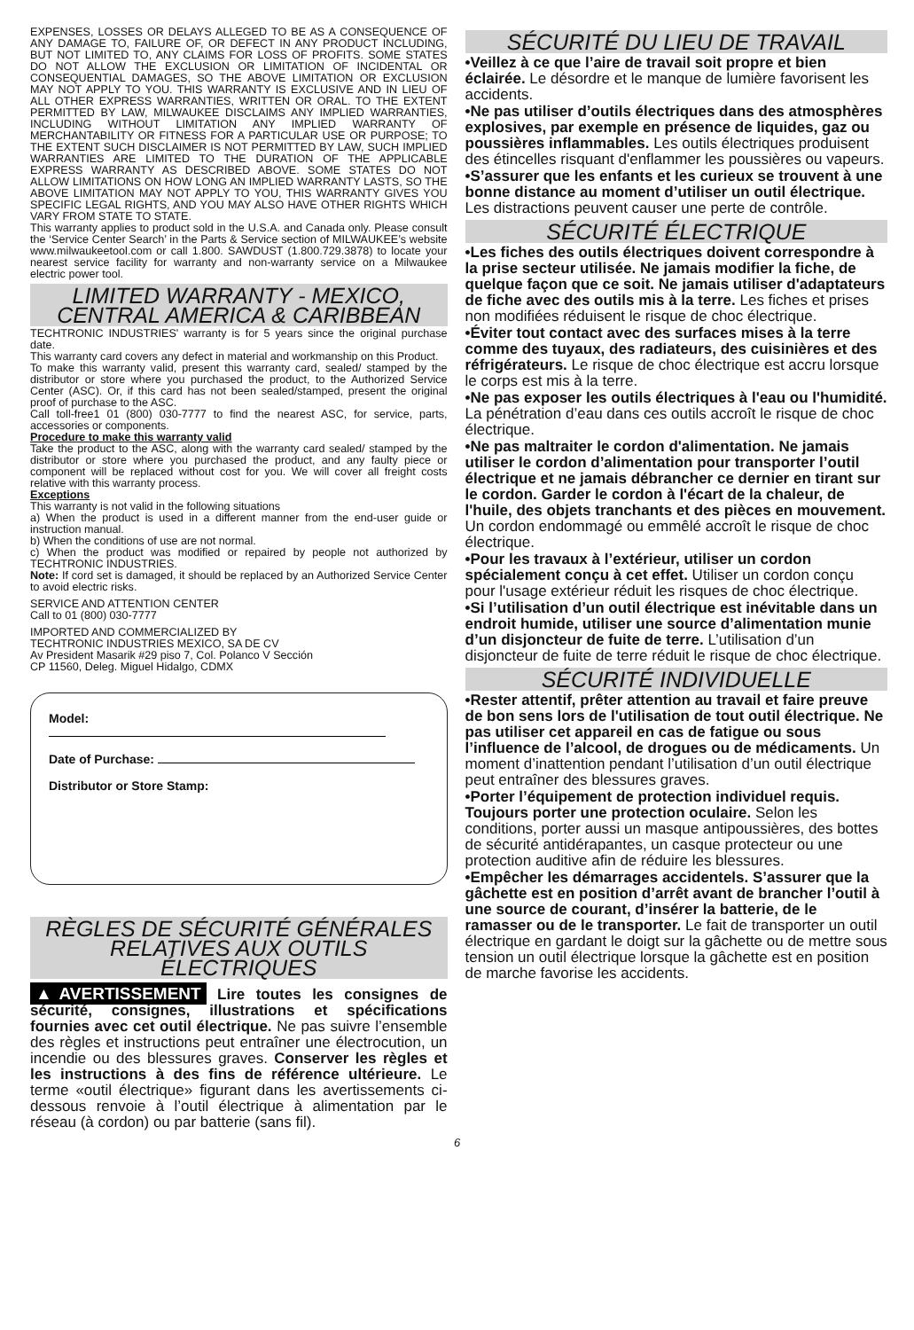EXPENSES, LOSSES OR DELAYS ALLEGED TO BE AS A CONSEQUENCE OF ANY DAMAGE TO, FAILURE OF, OR DEFECT IN ANY PRODUCT INCLUDING, BUT NOT LIMITED TO, ANY CLAIMS FOR LOSS OF PROFITS. SOME STATES DO NOT ALLOW THE EXCLUSION OR LIMITATION OF INCIDENTAL OR CONSEQUENTIAL DAMAGES, SO THE ABOVE LIMITATION OR EXCLUSION MAY NOT APPLY TO YOU. THIS WARRANTY IS EXCLUSIVE AND IN LIEU OF ALL OTHER EXPRESS WARRANTIES, WRITTEN OR ORAL. TO THE EXTENT PERMITTED BY LAW, MILWAUKEE DISCLAIMS ANY IMPLIED WARRANTIES, INCLUDING WITHOUT LIMITATION ANY IMPLIED WARRANTY OF MERCHANTABILITY OR FITNESS FOR A PARTICULAR USE OR PURPOSE; TO THE EXTENT SUCH DISCLAIMER IS NOT PERMITTED BY LAW, SUCH IMPLIED WARRANTIES ARE LIMITED TO THE DURATION OF THE APPLICABLE EXPRESS WARRANTY AS DESCRIBED ABOVE. SOME STATES DO NOT ALLOW LIMITATIONS ON HOW LONG AN IMPLIED WARRANTY LASTS, SO THE ABOVE LIMITATION MAY NOT APPLY TO YOU, THIS WARRANTY GIVES YOU SPECIFIC LEGAL RIGHTS, AND YOU MAY ALSO HAVE OTHER RIGHTS WHICH VARY FROM STATE TO STATE.
This warranty applies to product sold in the U.S.A. and Canada only. Please consult the ‘Service Center Search’ in the Parts & Service section of MILWAUKEE’s website www.milwaukeetool.com or call 1.800. SAWDUST (1.800.729.3878) to locate your nearest service facility for warranty and non-warranty service on a Milwaukee electric power tool.
LIMITED WARRANTY - MEXICO, CENTRAL AMERICA & CARIBBEAN
TECHTRONIC INDUSTRIES' warranty is for 5 years since the original purchase date.
This warranty card covers any defect in material and workmanship on this Product.
To make this warranty valid, present this warranty card, sealed/ stamped by the distributor or store where you purchased the product, to the Authorized Service Center (ASC). Or, if this card has not been sealed/stamped, present the original proof of purchase to the ASC.
Call toll-free1 01 (800) 030-7777 to find the nearest ASC, for service, parts, accessories or components.
Procedure to make this warranty valid
Take the product to the ASC, along with the warranty card sealed/ stamped by the distributor or store where you purchased the product, and any faulty piece or component will be replaced without cost for you. We will cover all freight costs relative with this warranty process.
Exceptions
This warranty is not valid in the following situations
a) When the product is used in a different manner from the end-user guide or instruction manual.
b) When the conditions of use are not normal.
c) When the product was modified or repaired by people not authorized by TECHTRONIC INDUSTRIES.
Note: If cord set is damaged, it should be replaced by an Authorized Service Center to avoid electric risks.
SERVICE AND ATTENTION CENTER
Call to 01 (800) 030-7777
IMPORTED AND COMMERCIALIZED BY
TECHTRONIC INDUSTRIES MEXICO, SA DE CV
Av President Masarik #29 piso 7, Col. Polanco V Sección
CP 11560, Deleg. Miguel Hidalgo, CDMX
Model:
Date of Purchase:
Distributor or Store Stamp:
RÈGLES DE SÉCURITÉ GÉNÉRALES RELATIVES AUX OUTILS ÉLECTRIQUES
▲AVERTISSEMENT Lire toutes les consignes de sécurité, consignes, illustrations et spécifications fournies avec cet outil électrique. Ne pas suivre l’ensemble des règles et instructions peut entraîner une électrocution, un incendie ou des blessures graves. Conserver les règles et les instructions à des fins de référence ultérieure. Le terme «outil électrique» figurant dans les avertissements ci-dessous renvoie à l’outil électrique à alimentation par le réseau (à cordon) ou par batterie (sans fil).
SÉCURITÉ DU LIEU DE TRAVAIL
•Veillez à ce que l’aire de travail soit propre et bien éclairée. Le désordre et le manque de lumière favorisent les accidents.
•Ne pas utiliser d’outils électriques dans des atmosphères explosives, par exemple en présence de liquides, gaz ou poussières inflammables. Les outils électriques produisent des étincelles risquant d'enflammer les poussières ou vapeurs.
•S’assurer que les enfants et les curieux se trouvent à une bonne distance au moment d’utiliser un outil électrique. Les distractions peuvent causer une perte de contrôle.
SÉCURITÉ ÉLECTRIQUE
•Les fiches des outils électriques doivent correspondre à la prise secteur utilisée. Ne jamais modifier la fiche, de quelque façon que ce soit. Ne jamais utiliser d'adaptateurs de fiche avec des outils mis à la terre. Les fiches et prises non modifiées réduisent le risque de choc électrique.
•Éviter tout contact avec des surfaces mises à la terre comme des tuyaux, des radiateurs, des cuisinières et des réfrigérateurs. Le risque de choc électrique est accru lorsque le corps est mis à la terre.
•Ne pas exposer les outils électriques à l'eau ou l'humidité. La pénétration d’eau dans ces outils accroît le risque de choc électrique.
•Ne pas maltraiter le cordon d'alimentation. Ne jamais utiliser le cordon d’alimentation pour transporter l’outil électrique et ne jamais débrancher ce dernier en tirant sur le cordon. Garder le cordon à l'écart de la chaleur, de l'huile, des objets tranchants et des pièces en mouvement. Un cordon endommagé ou emmêlé accroît le risque de choc électrique.
•Pour les travaux à l’extérieur, utiliser un cordon spécialement conçu à cet effet. Utiliser un cordon conçu pour l'usage extérieur réduit les risques de choc électrique.
•Si l’utilisation d’un outil électrique est inévitable dans un endroit humide, utiliser une source d’alimentation munie d’un disjoncteur de fuite de terre. L’utilisation d’un disjoncteur de fuite de terre réduit le risque de choc électrique.
SÉCURITÉ INDIVIDUELLE
•Rester attentif, prêter attention au travail et faire preuve de bon sens lors de l'utilisation de tout outil électrique. Ne pas utiliser cet appareil en cas de fatigue ou sous l’influence de l’alcool, de drogues ou de médicaments. Un moment d’inattention pendant l’utilisation d’un outil électrique peut entraîner des blessures graves.
•Porter l’équipement de protection individuel requis. Toujours porter une protection oculaire. Selon les conditions, porter aussi un masque antipoussières, des bottes de sécurité antidérapantes, un casque protecteur ou une protection auditive afin de réduire les blessures.
•Empêcher les démarrages accidentels. S’assurer que la gâchette est en position d’arrêt avant de brancher l’outil à une source de courant, d’insérer la batterie, de le ramasser ou de le transporter. Le fait de transporter un outil électrique en gardant le doigt sur la gâchette ou de mettre sous tension un outil électrique lorsque la gâchette est en position de marche favorise les accidents.
6